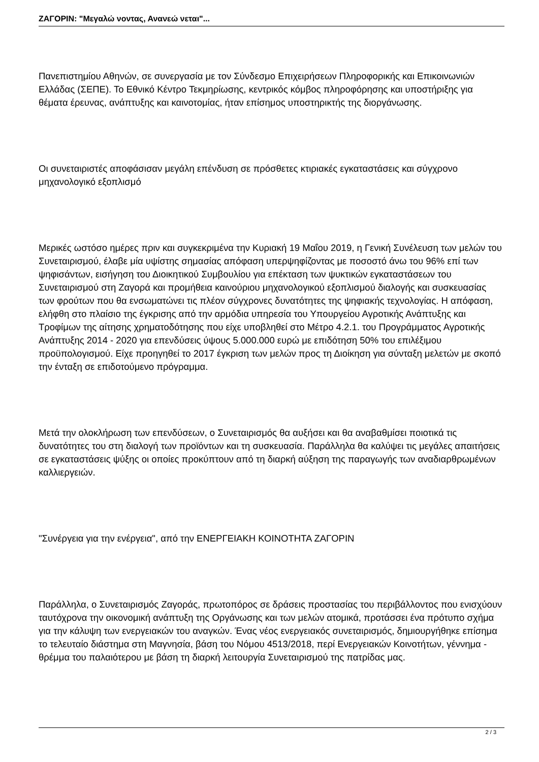ΖΑΓΟΡΙΝ: "Μεγαλώ νοντας, Ανανεώ νεται"...
Πανεπιστημίου Αθηνών, σε συνεργασία με τον Σύνδεσμο Επιχειρήσεων Πληροφορικής και Επικοινωνιών Ελλάδας (ΣΕΠΕ). Το Εθνικό Κέντρο Τεκμηρίωσης, κεντρικός κόμβος πληροφόρησης και υποστήριξης για θέματα έρευνας, ανάπτυξης και καινοτομίας, ήταν επίσημος υποστηρικτής της διοργάνωσης.
Οι συνεταιριστές αποφάσισαν μεγάλη επένδυση σε πρόσθετες κτιριακές εγκαταστάσεις και σύγχρονο μηχανολογικό εξοπλισμό
Μερικές ωστόσο ημέρες πριν και συγκεκριμένα την Κυριακή 19 Μαΐου 2019, η Γενική Συνέλευση των μελών του Συνεταιρισμού, έλαβε μία υψίστης σημασίας απόφαση υπερψηφίζοντας με ποσοστό άνω του 96% επί των ψηφισάντων, εισήγηση του Διοικητικού Συμβουλίου για επέκταση των ψυκτικών εγκαταστάσεων του Συνεταιρισμού στη Ζαγορά και προμήθεια καινούριου μηχανολογικού εξοπλισμού διαλογής και συσκευασίας των φρούτων που θα ενσωματώνει τις πλέον σύγχρονες δυνατότητες της ψηφιακής τεχνολογίας. Η απόφαση, ελήφθη στο πλαίσιο της έγκρισης από την αρμόδια υπηρεσία του Υπουργείου Αγροτικής Ανάπτυξης και Τροφίμων της αίτησης χρηματοδότησης που είχε υποβληθεί στο Μέτρο 4.2.1. του Προγράμματος Αγροτικής Ανάπτυξης 2014 - 2020 για επενδύσεις ύψους 5.000.000 ευρώ με επιδότηση 50% του επιλέξιμου προϋπολογισμού. Είχε προηγηθεί το 2017 έγκριση των μελών προς τη Διοίκηση για σύνταξη μελετών με σκοπό την ένταξη σε επιδοτούμενο πρόγραμμα.
Μετά την ολοκλήρωση των επενδύσεων, ο Συνεταιρισμός θα αυξήσει και θα αναβαθμίσει ποιοτικά τις δυνατότητες του στη διαλογή των προϊόντων και τη συσκευασία. Παράλληλα θα καλύψει τις μεγάλες απαιτήσεις σε εγκαταστάσεις ψύξης οι οποίες προκύπτουν από τη διαρκή αύξηση της παραγωγής των αναδιαρθρωμένων καλλιεργειών.
"Συνέργεια για την ενέργεια", από την ΕΝΕΡΓΕΙΑΚΗ ΚΟΙΝΟΤΗΤΑ ΖΑΓΟΡΙΝ
Παράλληλα, ο Συνεταιρισμός Ζαγοράς, πρωτοπόρος σε δράσεις προστασίας του περιβάλλοντος που ενισχύουν ταυτόχρονα την οικονομική ανάπτυξη της Οργάνωσης και των μελών ατομικά, προτάσσει ένα πρότυπο σχήμα για την κάλυψη των ενεργειακών του αναγκών. Ένας νέος ενεργειακός συνεταιρισμός, δημιουργήθηκε επίσημα το τελευταίο διάστημα στη Μαγνησία, βάση του Νόμου 4513/2018, περί Ενεργειακών Κοινοτήτων, γέννημα - θρέμμα του παλαιότερου με βάση τη διαρκή λειτουργία Συνεταιρισμού της πατρίδας μας.
2 / 3